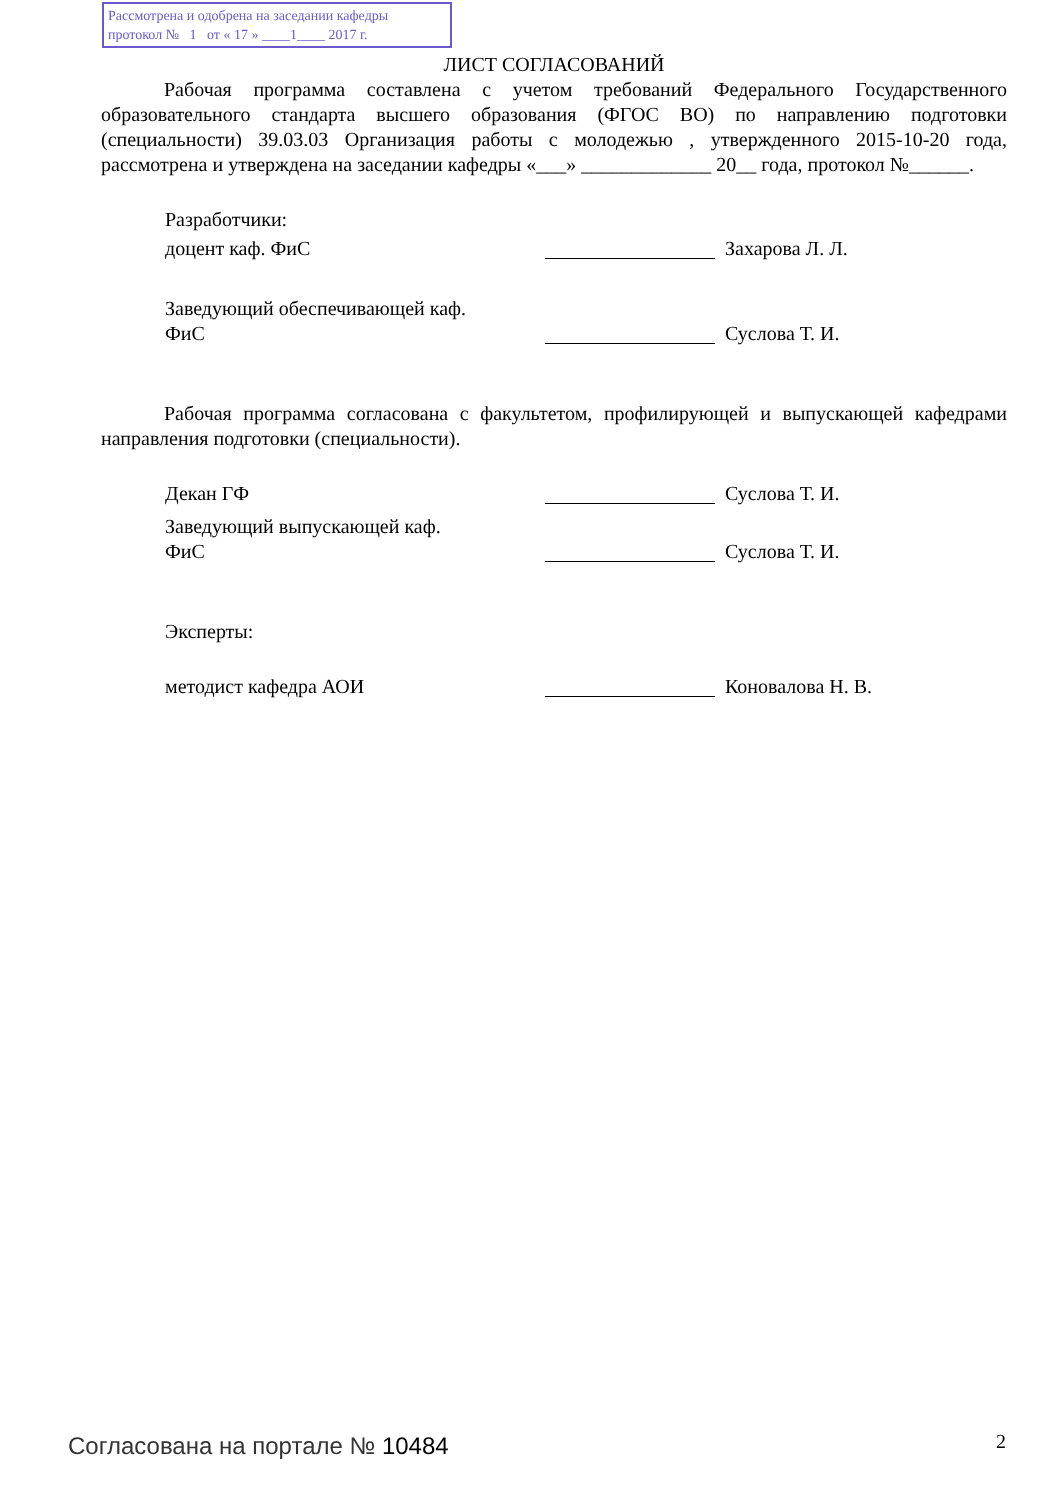Рассмотрена и одобрена на заседании кафедры
протокол № 1 от « 17 » ____1____ 2017 г.
ЛИСТ СОГЛАСОВАНИЙ
Рабочая программа составлена с учетом требований Федерального Государственного образовательного стандарта высшего образования (ФГОС ВО) по направлению подготовки (специальности) 39.03.03 Организация работы с молодежью , утвержденного 2015-10-20 года, рассмотрена и утверждена на заседании кафедры «___» _____________ 20__ года, протокол №______.
Разработчики:
доцент каф. ФиС Захарова Л. Л.
Заведующий обеспечивающей каф.
ФиС Суслова Т. И.
Рабочая программа согласована с факультетом, профилирующей и выпускающей кафедрами направления подготовки (специальности).
Декан ГФ Суслова Т. И.
Заведующий выпускающей каф.
ФиС Суслова Т. И.
Эксперты:
методист кафедра АОИ Коновалова Н. В.
Согласована на портале № 10484 2